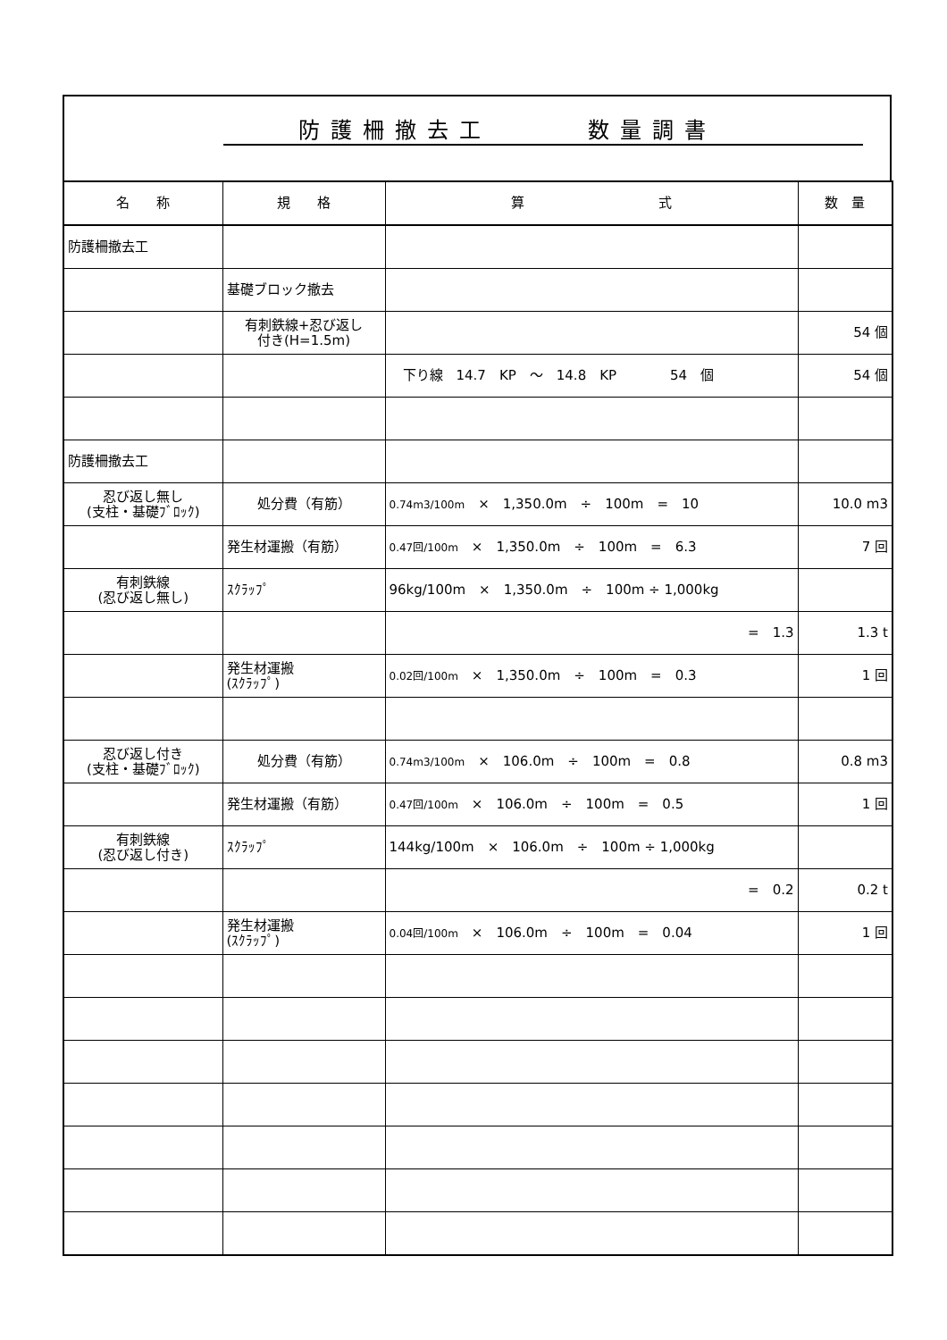防護柵撤去工　　　数量調書
| 名 称 | 規 格 | 算 式 | 数 量 |
| --- | --- | --- | --- |
| 防護柵撤去工 | | | |
| | 基礎ブロック撤去 | | |
| | 有刺鉄線+忍び返し 付き(H=1.5m) | | 54 個 |
| | | 下り線 14.7 KP ～ 14.8 KP 54 個 | 54 個 |
| 防護柵撤去工 | | | |
| 忍び返し無し (支柱・基礎ﾌﾞﾛｯｸ) | 処分費（有筋） | 0.74m3/100m × 1,350.0m ÷ 100m = 10 | 10.0 m3 |
| | 発生材運搬（有筋） | 0.47回/100m × 1,350.0m ÷ 100m = 6.3 | 7 回 |
| 有刺鉄線 (忍び返し無し) | ｽｸﾗｯﾌﾟ | 96kg/100m × 1,350.0m ÷ 100m ÷ 1,000kg | |
| | | = 1.3 | 1.3 t |
| | 発生材運搬 (ｽｸﾗｯﾌﾟ) | 0.02回/100m × 1,350.0m ÷ 100m = 0.3 | 1 回 |
| 忍び返し付き (支柱・基礎ﾌﾞﾛｯｸ) | 処分費（有筋） | 0.74m3/100m × 106.0m ÷ 100m = 0.8 | 0.8 m3 |
| | 発生材運搬（有筋） | 0.47回/100m × 106.0m ÷ 100m = 0.5 | 1 回 |
| 有刺鉄線 (忍び返し付き) | ｽｸﾗｯﾌﾟ | 144kg/100m × 106.0m ÷ 100m ÷ 1,000kg | |
| | | = 0.2 | 0.2 t |
| | 発生材運搬 (ｽｸﾗｯﾌﾟ) | 0.04回/100m × 106.0m ÷ 100m = 0.04 | 1 回 |